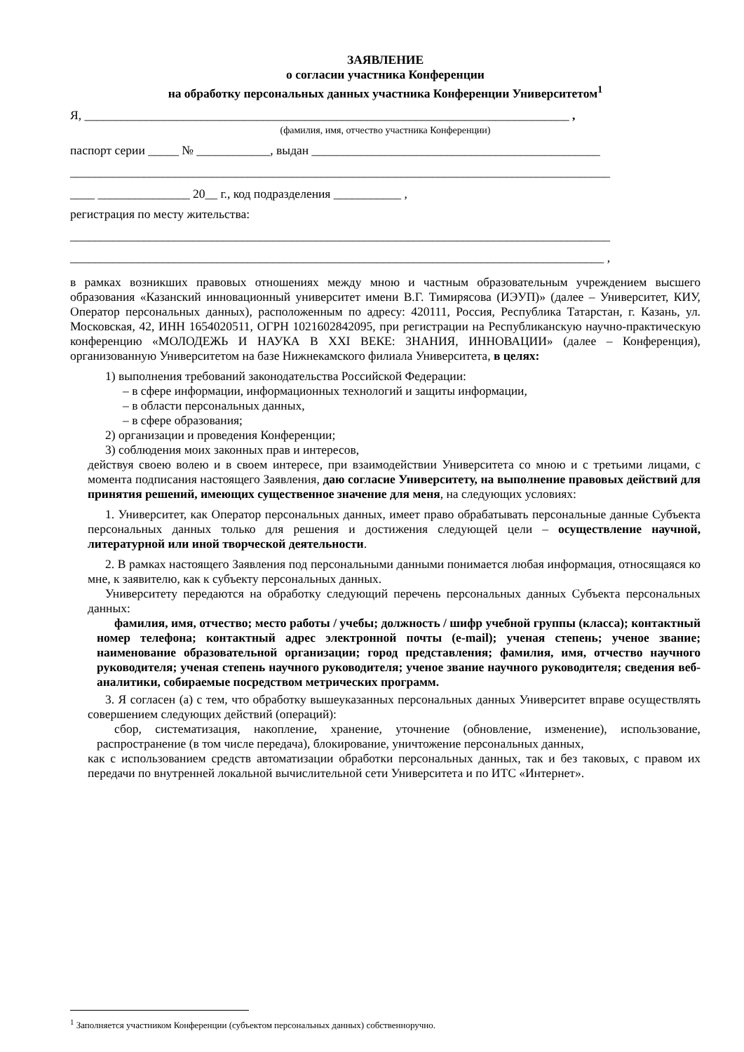ЗАЯВЛЕНИЕ
о согласии участника Конференции
на обработку персональных данных участника Конференции Университетом<sup>1</sup>
Я, _______________________________________________________________________________ ,
(фамилия, имя, отчество участника Конференции)
паспорт серии _____ № ____________, выдан _______________________________________________
________________________________________________________________________________________
____ _______________ 20__ г., код подразделения ___________ ,
регистрация по месту жительства:
________________________________________________________________________________________
_______________________________________________________________________________________ ,
в рамках возникших правовых отношениях между мною и частным образовательным учреждением высшего образования «Казанский инновационный университет имени В.Г. Тимирясова (ИЭУП)» (далее – Университет, КИУ, Оператор персональных данных), расположенным по адресу: 420111, Россия, Республика Татарстан, г. Казань, ул. Московская, 42, ИНН 1654020511, ОГРН 1021602842095, при регистрации на Республиканскую научно-практическую конференцию «МОЛОДЕЖЬ И НАУКА В XXI ВЕКЕ: ЗНАНИЯ, ИННОВАЦИИ» (далее – Конференция), организованную Университетом на базе Нижнекамского филиала Университета, в целях:
1) выполнения требований законодательства Российской Федерации:
– в сфере информации, информационных технологий и защиты информации,
– в области персональных данных,
– в сфере образования;
2) организации и проведения Конференции;
3) соблюдения моих законных прав и интересов,
действуя своею волею и в своем интересе, при взаимодействии Университета со мною и с третьими лицами, с момента подписания настоящего Заявления, даю согласие Университету, на выполнение правовых действий для принятия решений, имеющих существенное значение для меня, на следующих условиях:
1. Университет, как Оператор персональных данных, имеет право обрабатывать персональные данные Субъекта персональных данных только для решения и достижения следующей цели – осуществление научной, литературной или иной творческой деятельности.
2. В рамках настоящего Заявления под персональными данными понимается любая информация, относящаяся ко мне, к заявителю, как к субъекту персональных данных.
Университету передаются на обработку следующий перечень персональных данных Субъекта персональных данных:
фамилия, имя, отчество; место работы / учебы; должность / шифр учебной группы (класса); контактный номер телефона; контактный адрес электронной почты (e-mail); ученая степень; ученое звание; наименование образовательной организации; город представления; фамилия, имя, отчество научного руководителя; ученая степень научного руководителя; ученое звание научного руководителя; сведения веб-аналитики, собираемые посредством метрических программ.
3. Я согласен (а) с тем, что обработку вышеуказанных персональных данных Университет вправе осуществлять совершением следующих действий (операций):
сбор, систематизация, накопление, хранение, уточнение (обновление, изменение), использование, распространение (в том числе передача), блокирование, уничтожение персональных данных,
как с использованием средств автоматизации обработки персональных данных, так и без таковых, с правом их передачи по внутренней локальной вычислительной сети Университета и по ИТС «Интернет».
<sup>1</sup> Заполняется участником Конференции (субъектом персональных данных) собственноручно.